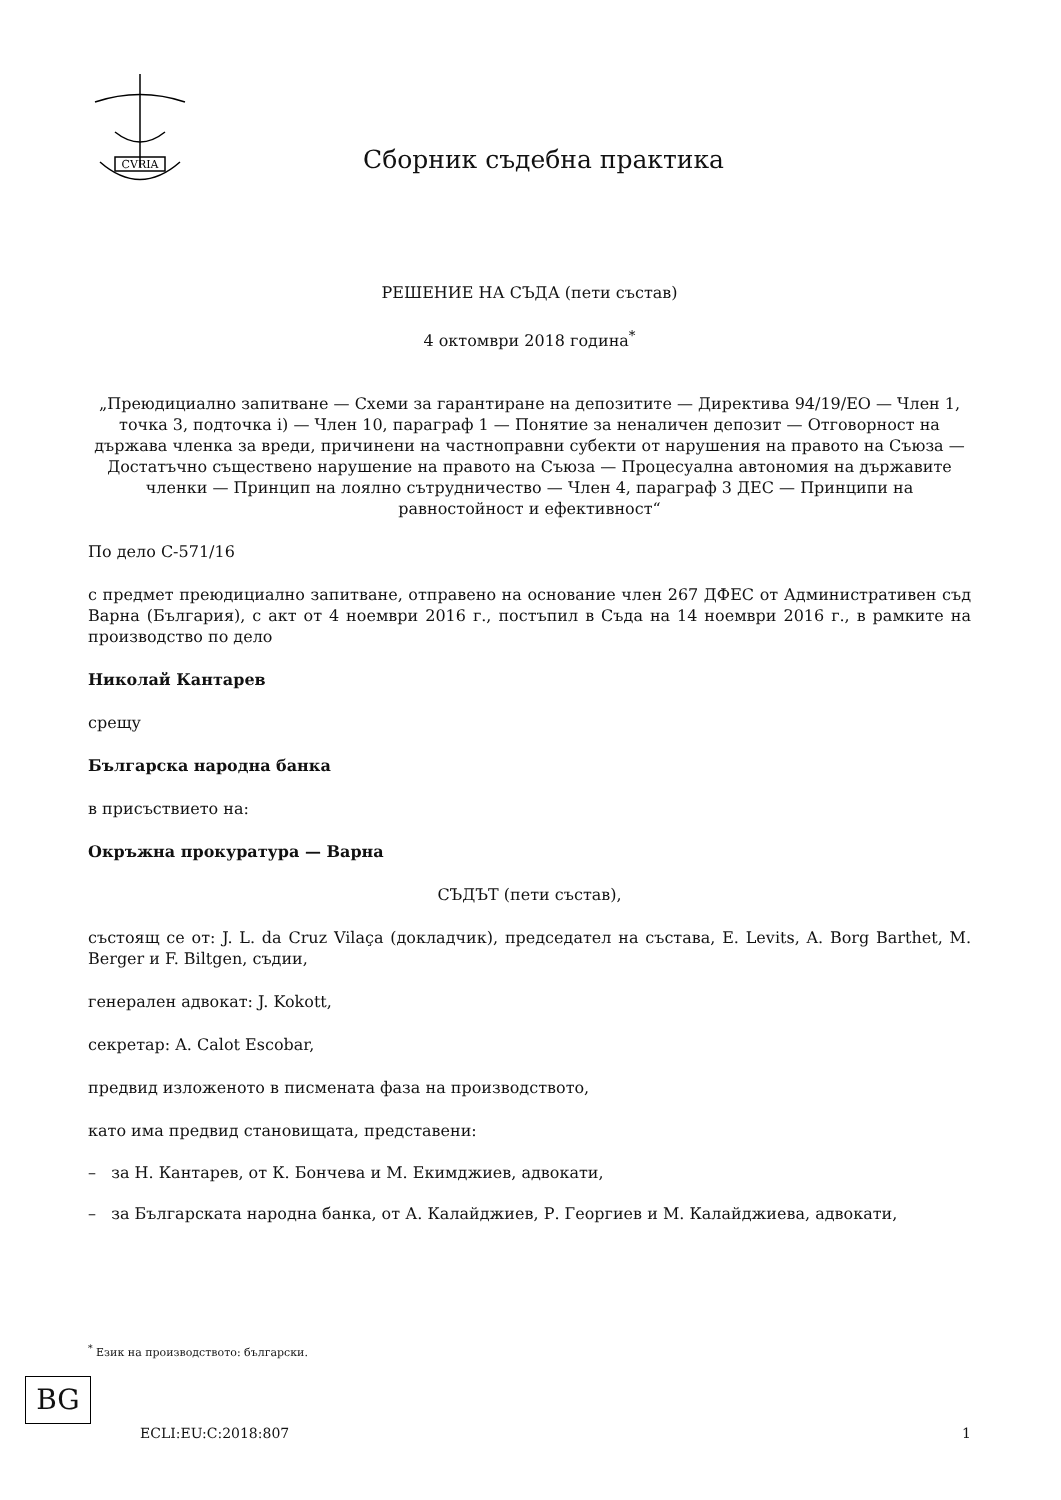CVRIA
Сборник съдебна практика
РЕШЕНИЕ НА СЪДА (пети състав)
4 октомври 2018 година<sup>*</sup>
„Преюдициално запитване — Схеми за гарантиране на депозитите — Директива 94/19/ЕО — Член 1, точка 3, подточка i) — Член 10, параграф 1 — Понятие за неналичен депозит — Отговорност на държава членка за вреди, причинени на частноправни субекти от нарушения на правото на Съюза — Достатъчно съществено нарушение на правото на Съюза — Процесуална автономия на държавите членки — Принцип на лоялно сътрудничество — Член 4, параграф 3 ДЕС — Принципи на равностойност и ефективност“
По дело C-571/16
с предмет преюдициално запитване, отправено на основание член 267 ДФЕС от Административен съд Варна (България), с акт от 4 ноември 2016 г., постъпил в Съда на 14 ноември 2016 г., в рамките на производство по дело
Николай Кантарев
срещу
Българска народна банка
в присъствието на:
Окръжна прокуратура — Варна
СЪДЪТ (пети състав),
състоящ се от: J. L. da Cruz Vilaça (докладчик), председател на състава, E. Levits, A. Borg Barthet, M. Berger и F. Biltgen, съдии,
генерален адвокат: J. Kokott,
секретар: A. Calot Escobar,
предвид изложеното в писмената фаза на производството,
като има предвид становищата, представени:
– за Н. Кантарев, от К. Бончева и М. Екимджиев, адвокати,
– за Българската народна банка, от А. Калайджиев, Р. Георгиев и М. Калайджиева, адвокати,
<sup>*</sup> Език на производството: български.
BG
ECLI:EU:C:2018:807 1